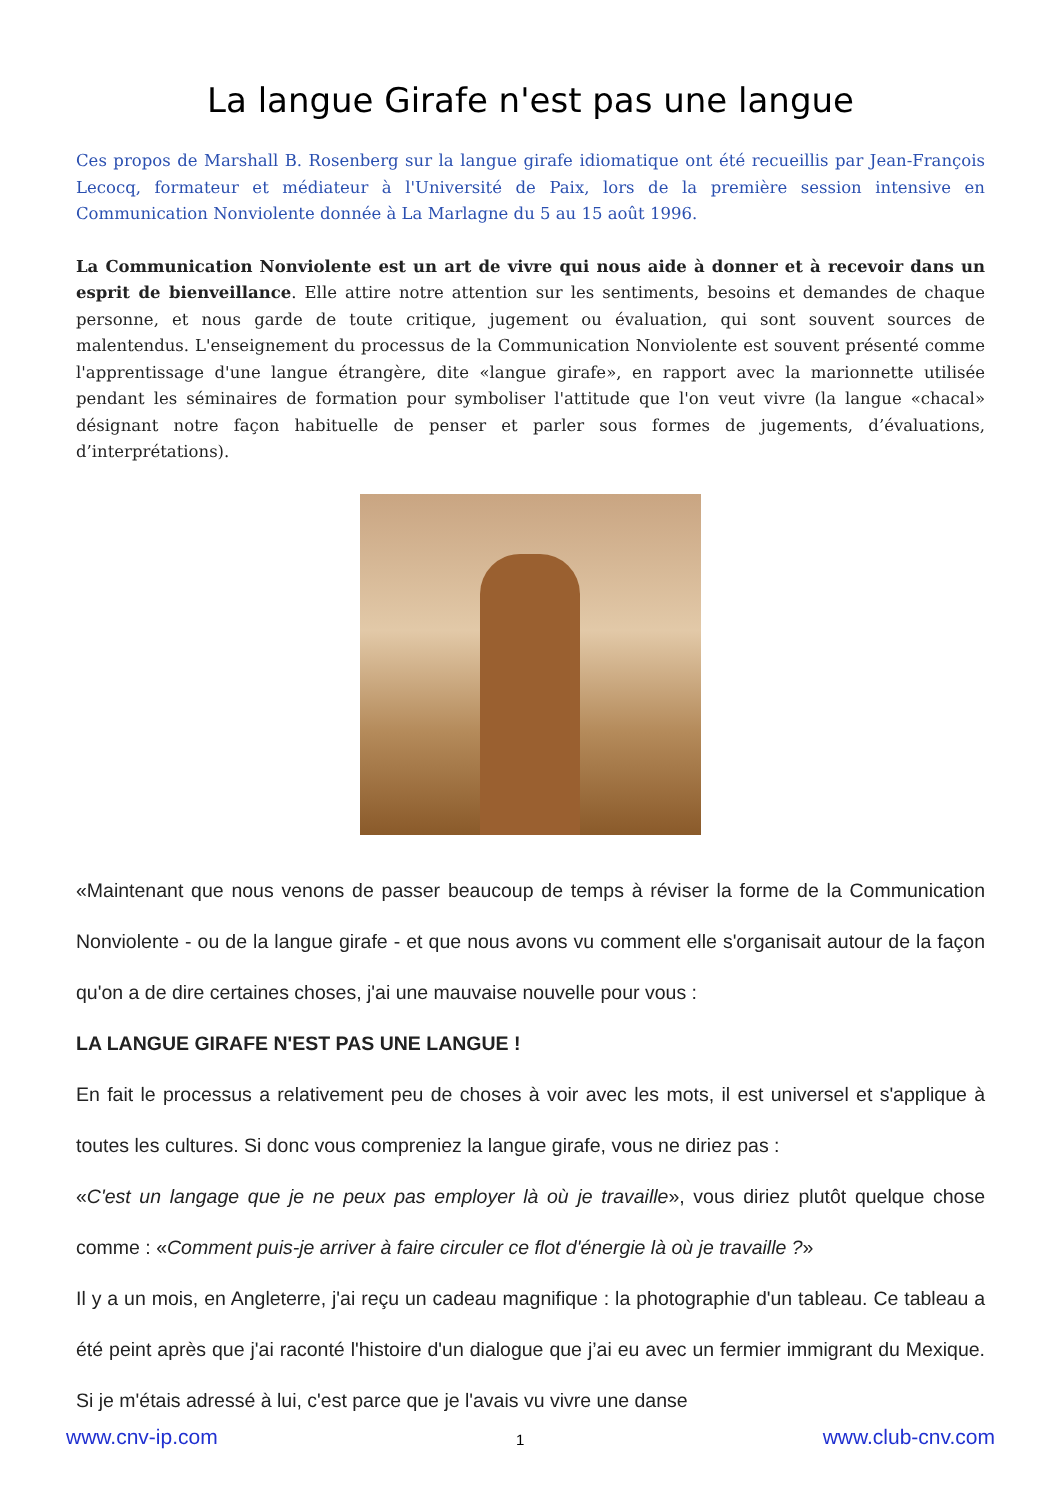La langue Girafe n'est pas une langue
Ces propos de Marshall B. Rosenberg sur la langue girafe idiomatique ont été recueillis par Jean-François Lecocq, formateur et médiateur à l'Université de Paix, lors de la première session intensive en Communication Nonviolente donnée à La Marlagne du 5 au 15 août 1996.
La Communication Nonviolente est un art de vivre qui nous aide à donner et à recevoir dans un esprit de bienveillance. Elle attire notre attention sur les sentiments, besoins et demandes de chaque personne, et nous garde de toute critique, jugement ou évaluation, qui sont souvent sources de malentendus. L'enseignement du processus de la Communication Nonviolente est souvent présenté comme l'apprentissage d'une langue étrangère, dite «langue girafe», en rapport avec la marionnette utilisée pendant les séminaires de formation pour symboliser l'attitude que l'on veut vivre (la langue «chacal» désignant notre façon habituelle de penser et parler sous formes de jugements, d’évaluations, d’interprétations).
«Maintenant que nous venons de passer beaucoup de temps à réviser la forme de la Communication Nonviolente - ou de la langue girafe - et que nous avons vu comment elle s'organisait autour de la façon qu'on a de dire certaines choses, j'ai une mauvaise nouvelle pour vous :
LA LANGUE GIRAFE N'EST PAS UNE LANGUE !
En fait le processus a relativement peu de choses à voir avec les mots, il est universel et s'applique à toutes les cultures. Si donc vous compreniez la langue girafe, vous ne diriez pas :
«C'est un langage que je ne peux pas employer là où je travaille», vous diriez plutôt quelque chose comme : «Comment puis-je arriver à faire circuler ce flot d'énergie là où je travaille ?»
Il y a un mois, en Angleterre, j'ai reçu un cadeau magnifique : la photographie d'un tableau. Ce tableau a été peint après que j'ai raconté l'histoire d'un dialogue que j’ai eu avec un fermier immigrant du Mexique. Si je m'étais adressé à lui, c'est parce que je l'avais vu vivre une danse
www.cnv-ip.com 1 www.club-cnv.com